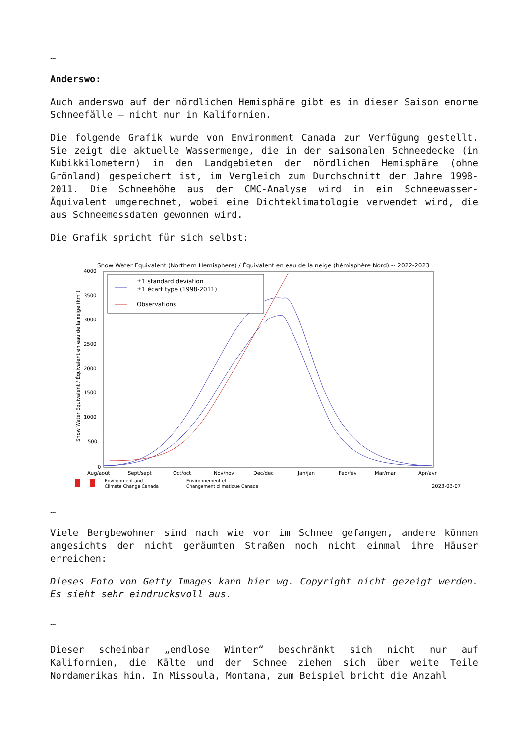…
Anderswo:
Auch anderswo auf der nördlichen Hemisphäre gibt es in dieser Saison enorme Schneefälle – nicht nur in Kalifornien.
Die folgende Grafik wurde von Environment Canada zur Verfügung gestellt. Sie zeigt die aktuelle Wassermenge, die in der saisonalen Schneedecke (in Kubikkilometern) in den Landgebieten der nördlichen Hemisphäre (ohne Grönland) gespeichert ist, im Vergleich zum Durchschnitt der Jahre 1998-2011. Die Schneehöhe aus der CMC-Analyse wird in ein Schneewasser-Äquivalent umgerechnet, wobei eine Dichteklimatologie verwendet wird, die aus Schneemessdaten gewonnen wird.
Die Grafik spricht für sich selbst:
Snow Water Equivalent (Northern Hemisphere) / Équivalent en eau de la neige (hémisphère Nord) -- 2022-2023
4000
3500
3000
2500
2000
1500
1000
500
0
Snow Water Equivalent / Équivalent en eau de la neige (km³)
±1 standard deviation
±1 écart type (1998-2011)
Observations
Aug/août
Sept/sept
Oct/oct
Nov/nov
Dec/dec
Jan/jan
Feb/fév
Mar/mar
Apr/avr
Environment and
Climate Change Canada
Environnement et
Changement climatique Canada
2023-03-07
…
Viele Bergbewohner sind nach wie vor im Schnee gefangen, andere können angesichts der nicht geräumten Straßen noch nicht einmal ihre Häuser erreichen:
Dieses Foto von Getty Images kann hier wg. Copyright nicht gezeigt werden. Es sieht sehr eindrucksvoll aus.
…
Dieser scheinbar „endlose Winter“ beschränkt sich nicht nur auf Kalifornien, die Kälte und der Schnee ziehen sich über weite Teile Nordamerikas hin. In Missoula, Montana, zum Beispiel bricht die Anzahl